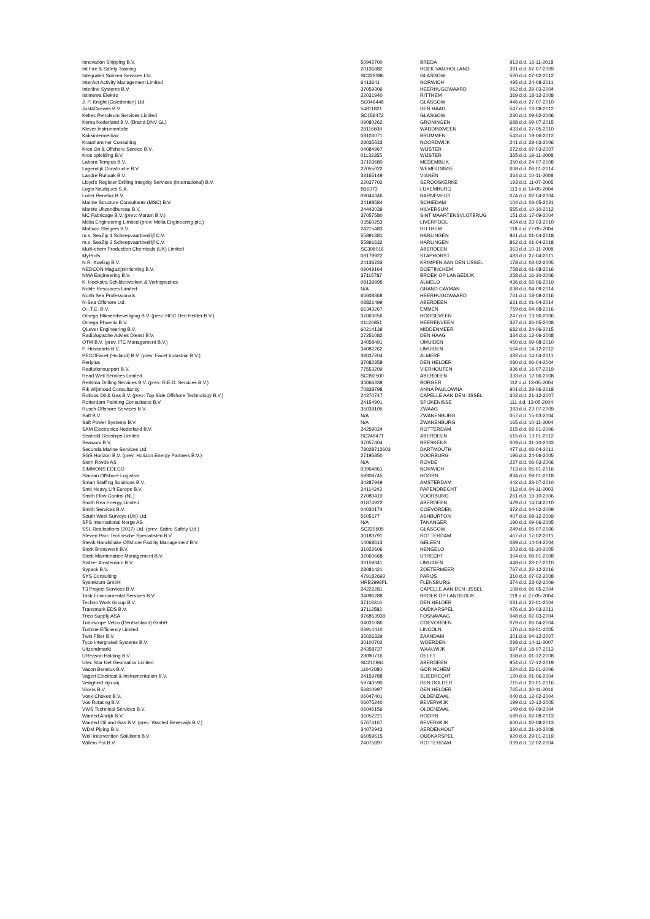| Innovation Shipping B.V. | 50942700 | BREDA | 913 d.d. 16-11-2018 |
| Int Fire & Safety Training | 20136882 | HOEK VAN HOLLAND | 391 d.d. 07-07-2009 |
| Integrated Subsea Services Ltd. | SC228386 | GLASGOW | 520 d.d. 07-02-2012 |
| InterAct Activity Management Limited | 6413641 | NORWICH | 495 d.d. 24-08-2011 |
| Interline Systems B.V. | 37059306 | HEERHUGOWAARD | 062 d.d. 29-03-2004 |
| Istimewa Elektro | 22031940 | RITTHEM | 369 d.d. 18-12-2008 |
| J. P. Knight (Caledonian) Ltd. | SC048448 | GLASGOW | 446 d.d. 27-07-2010 |
| Just4Oceans B.V. | 54811821 | DEN HAAG | 547 d.d. 13-08-2012 |
| Keltec Petroleum Services Limited | SC158472 | GLASGOW | 230 d.d. 09-02-2006 |
| Kema Nederland B.V. (Brand DNV GL) | 09080262 | GRONINGEN | 688 d.d. 09-07-2015 |
| Klever Instrumentatie | 28116608 | WADDINXVEEN | 433 d.d. 27-05-2010 |
| Koksintermediair | 08103071 | BRUMMEN | 543 d.d. 19-06-2012 |
| Krauthammer Consulting | 28035533 | NOORDWIJK | 241 d.d. 28-03-2006 |
| Kros On & Offshore Service B.V. | 04084967 | WIJSTER | 272 d.d. 07-03-2007 |
| Kros opleiding B.V. | 01132355 | WIJSTER | 365 d.d. 19-11-2008 |
| Labora Tempus B.V. | 37103680 | MEDEMBLIK | 350 d.d. 24-07-2008 |
| Lagendijk Constructie B.V. | 22055022 | WEMELDINGE | 608 d.d. 06-01-2014 |
| Landre Ruhaak B.V. | 33165149 | VIANEN | 364 d.d. 10-11-2008 |
| Lloyd's Register Drilling Integrity Services (International) B.V. | 22037702 | SEROOSKERKE | 193 d.d. 11-07-2005 |
| Logis Nautiques S.A. | B36373 | LUXEMBURG | 113 d.d. 14-05-2004 |
| Loher Benelux B.V. | 09044346 | BARNEVELD | 074 d.d. 02-04-2004 |
| Marine Structure Consultants (MSC) B.V. | 24198584 | SCHIEDAM | 104 d.d. 03-05-2021 |
| Marste Uitzendbureau B.V. | 24443039 | HILVERSUM | 555 d.d. 10-10-2012 |
| MC Fabricage B.V. (prev: Marant B.V.) | 37057580 | SINT MAARTENSVLOTBRUG | 151 d.d. 17-09-2004 |
| Melia Engineering Limited (prev: Melia Engineering plc.) | 03560253 | LIVERPOOL | 424 d.d. 23-03-2010 |
| Mobuco Steigers B.V. | 24215483 | RITTHEM | 118 d.d. 27-05-2004 |
| m.s. SeaZip 1 Scheepvaartbedrijf C.V. | 55891381 | HARLINGEN | 861 d.d. 01-04-2018 |
| m.s. SeaZip 2 Scheepvaartbedrijf C.V. | 55891632 | HARLINGEN | 862 d.d. 01-04-2018 |
| Multi-chem Production Chemicals (UK) Limited | SC308016 | ABERDEEN | 363 d.d. 10-11-2008 |
| MyProfs | 08179922 | STAPHORST | 483 d.d. 27-04-2011 |
| N.R. Koeling B.V. | 24136233 | KRIMPEN AAN DEN IJSSEL | 178 d.d. 03-02-2005 |
| NEDCON Magazijninrichting B.V. | 09049164 | DOETINCHEM | 758 d.d. 01-08-2016 |
| NMA Engineering B.V. | 37115787 | BROEK OP LANGEDIJK | 258 d.d. 16-10-2006 |
| K. Hoekstra Schilderwerken & Verinspecties | 08139995 | ALMELO | 436 d.d. 02-06-2010 |
| Noble Resources Limited | N/A | GRAND CAYMAN | 638 d.d. 04-09-2014 |
| North Sea Professionals | 66608368 | HEERHUGOWAARD | 761 d.d. 18-08-2016 |
| N-Sea Offshore Ltd. | 08821499 | ABERDEEN | 621 d.d. 01-04-2014 |
| O.I.T.C. B.V. | 66343267 | EMMEN | 759 d.d. 04-08-2016 |
| Omega Bliksembeveiliging B.V. (prev: HOC Den Helder B.V.) | 37063656 | HOOGEVEEN | 247 d.d. 13-06-2006 |
| Omega Phoenix B.V. | 01126851 | HEERENVEEN | 327 d.d. 26-05-2008 |
| QLever Engineering B.V. | 60214139 | MIDDENMEER | 682 d.d. 24-06-2015 |
| Radiologische Advies Dienst B.V. | 27251082 | DEN HAAG | 334 d.d. 12-06-2008 |
| OTM B.V. (prev. ITC Management B.V.) | 34058491 | IJMUIDEN | 450 d.d. 09-08-2010 |
| P. Hussaarts B.V. | 34082262 | IJMUIDEN | 564 d.d. 14-12-2012 |
| PECOFacet (Holland) B.V. (prev: Facet Industrial B.V.) | 39037204 | ALMERE | 482 d.d. 14-04-2011 |
| Periplus | 37082358 | DEN HELDER | 080 d.d. 06-04-2004 |
| Radiationsupport B.V. | 77553209 | VIERHOUTEN | 936 d.d. 16-07-2019 |
| Read Well Services Limited | SC392500 | ABERDEEN | 333 d.d. 12-06-2008 |
| Reitsma Drilling Services B.V. (prev: R.E.D. Services B.V.) | 34066338 | BORGER | 112 d.d. 13-05-2004 |
| Rik Wijnhoud Consultancy | 70838798 | ANNA PAULOWNA | 901 d.d. 29-06-2018 |
| Rolloos Oil & Gas B.V. (prev: Top Side Offshore Technology B.V.) | 24370747 | CAPELLE AAN DEN IJSSEL | 302 d.d. 21-12-2007 |
| Rotterdam Painting Consultants B.V. | 24154901 | SPIJKENISSE | 111 d.d. 13-05-2004 |
| Rusch Offshore Services B.V. | 36039105 | ZWAAG | 393 d.d. 23-07-2009 |
| Saft B.V. | N/A | ZWANENBURG | 057 d.d. 15-03-2004 |
| Saft Power Systems B.V. | N/A | ZWANENBURG | 165 d.d. 10-11-2004 |
| SAM Electronics Nederland B.V. | 24259024 | ROTTERDAM | 215 d.d. 02-01-2006 |
| Seahold Geoships Limited | SC249471 | ABERDEEN | 515 d.d. 13-01-2012 |
| Seaworx B.V. | 37057404 | BRESKENS | 009 d.d. 31-10-2003 |
| Secunda Marine Services Ltd. | 78028712603 | DARTMOUTH | 477 d.d. 06-04-2011 |
| SGS Horizon B.V. (prev: Horizon Energy Partners B.V.) | 27195850 | VOORBURG | 196 d.d. 24-06-2005 |
| Siem Rovde AS | N/A | ROVDE | 227 d.d. 06-03-2006 |
| SIMMONS EDECO | 03964861 | NORWICH | 713 d.d. 05-01-2016 |
| Slaman Offshore Logistics | 59308745 | HOORN | 834 d.d. 09-01-2018 |
| Smart Staffing Solutions B.V. | 34287949 | AMSTERDAM | 442 d.d. 23-07-2010 |
| Smit Heavy Lift Europe B.V. | 24114243 | PAPENDRECHT | 012 d.d. 04-11-2003 |
| Smith Flow Control (NL) | 27080410 | VOORBURG | 261 d.d. 19-10-2006 |
| Smith Rea Energy Limited | 01874922 | ABERDEEN | 429 d.d. 14-04-2010 |
| Smith Services B.V. | 04030174 | COEVORDEN | 372 d.d. 04-02-2009 |
| South West Surveys (UK) Ltd. | 5605177 | ASHBURTON | 407 d.d. 08-12-2009 |
| SPS International Norge AS | N/A | TANANGER | 190 d.d. 09-06-2005 |
| SSL Realisations (2017) Ltd. (prev: Sabre Safety Ltd.) | SC220605 | GLASGOW | 249 d.d. 06-07-2006 |
| Steven Parc Technische Specialisten B.V. | 30183791 | ROTTERDAM | 467 d.d. 17-02-2011 |
| Stevik Handshake Offshore Facility Management B.V. | 14068613 | GELEEN | 089 d.d. 14-04-2004 |
| Stork Bronswerk B.V. | 31022606 | HENGELO | 203 d.d. 01-10-2005 |
| Stork Maintenance Management B.V. | 32060668 | UTRECHT | 304 d.d. 08-01-2008 |
| Svitzer Amsterdam B.V. | 33159341 | IJMUIDEN | 448 d.d. 28-07-2010 |
| Sypack B.V. | 28081421 | ZOETERMEER | 767 d.d. 22-12-2016 |
| SYS Consulting | 479182693 | PARIJS | 310 d.d. 07-02-2008 |
| Systektum GmbH | HRB2998FL | FLENSBURG | 374 d.d. 23-02-2009 |
| T3 Project Services B.V. | 24222281 | CAPELLE AAN DEN IJSSEL | 108 d.d. 06-05-2004 |
| Task Environmental Services B.V. | 34096288 | BROEK OP LANGEDIJK | 119 d.d. 27-05-2004 |
| Techno Work Group B.V. | 37118316 | DEN HELDER | 031 d.d. 22-01-2004 |
| Transmark EDS B.V. | 37112582 | OUDKARSPEL | 476 d.d. 30-03-2011 |
| Trico Supply ASA | 976853938 | FOSNAVAAG | 048 d.d. 02-03-2004 |
| Tuboscope Vetco (Deutschland) GmbH | 04031086 | COEVORDEN | 079 d.d. 06-04-2004 |
| Turbine Efficiency Limited | 03914410 | LINCOLN | 170 d.d. 03-01-2005 |
| Twin Filter B.V. | 35026329 | ZAANDAM | 301 d.d. 04-12-2007 |
| Tyco Intergrated Systems B.V. | 30100702 | WOERDEN | 298 d.d. 14-11-2007 |
| Uitzendmarkt | 24358737 | WAALWIJK | 597 d.d. 18-07-2013 |
| UReason Holding B.V. | 28090716 | DELFT | 368 d.d. 01-12-2008 |
| Utec Star Net Geomatics Limited | SC210964 | ABERDEEN | 954 d.d. 17-12-2019 |
| Vacon Benelux B.V. | 11042080 | GORINCHEM | 224 d.d. 26-01-2006 |
| Vageri Electrical & Instrumentation B.V. | 24159788 | SLIEDRECHT | 120 d.d. 01-06-2004 |
| Veiligheid zijn wij | 59740590 | DEN DOLDER | 715 d.d. 20-01-2016 |
| Vixers B.V. | 56810997 | DEN HELDER | 765 d.d. 30-11-2016 |
| Vonk Chokes B.V. | 06047401 | OLDENZAAL | 040 d.d. 12-02-2004 |
| Vos Rotating B.V. | 06075240 | BEVERWIJK | 199 d.d. 12-12-2005 |
| VWS Technical Services B.V. | 06045156 | OLDENZAAL | 149 d.d. 09-09-2004 |
| Wanted Andijk B.V. | 36052221 | HOORN | 599 d.d. 02-08-2013 |
| Wanted Oil and Gas B.V. (prev: Wanted Beverwijk B.V.) | 57674167 | BEVERWIJK | 600 d.d. 02-08-2013 |
| WDM Piping B.V. | 34072943 | AERDENHOUT | 360 d.d. 21-10-2008 |
| Well Intervention Solutions B.V. | 66059615 | OUDKARSPEL | 920 d.d. 29-01-2019 |
| Willem Pot B.V. | 24075897 | ROTTERDAM | 039 d.d. 12-02-2004 |